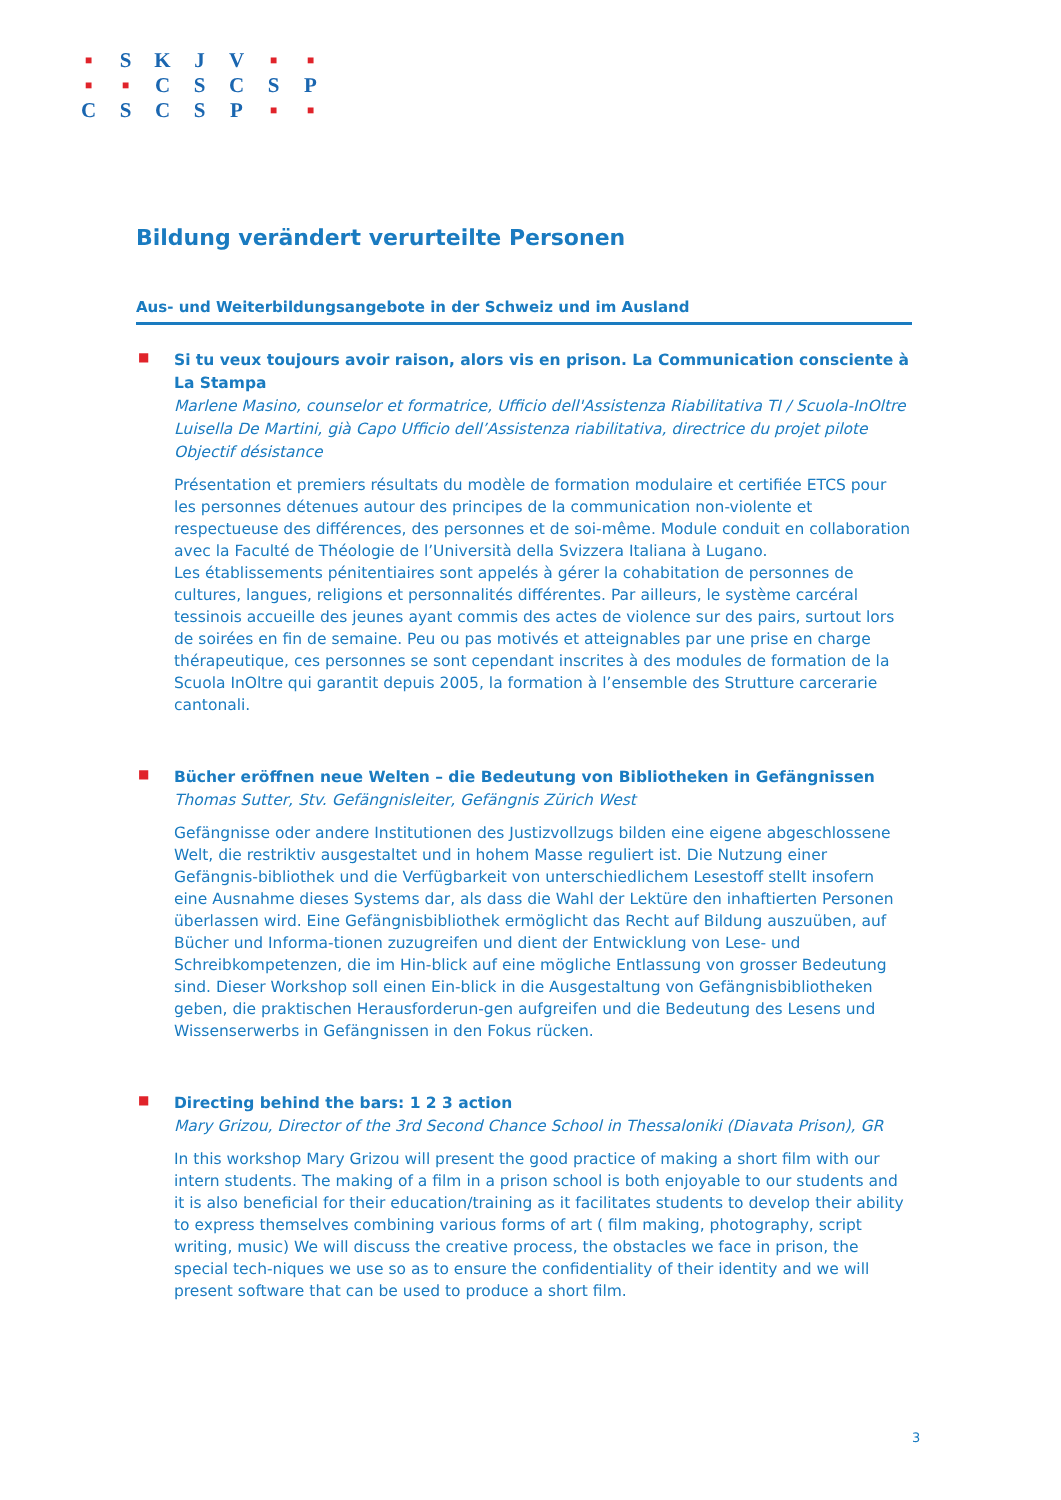| ■ | S | K | J | V | ■ | ■ |
| ■ | ■ | C | S | C | S | P |
| C | S | C | S | P | ■ | ■ |
Bildung verändert verurteilte Personen
Aus- und Weiterbildungsangebote in der Schweiz und im Ausland
■
Si tu veux toujours avoir raison, alors vis en prison. La Communication consciente à La Stampa
Marlene Masino, counselor et formatrice, Ufficio dell'Assistenza Riabilitativa TI / Scuola-InOltre
Luisella De Martini, già Capo Ufficio dell’Assistenza riabilitativa, directrice du projet pilote Objectif désistance
Présentation et premiers résultats du modèle de formation modulaire et certifiée ETCS pour les personnes détenues autour des principes de la communication non-violente et respectueuse des différences, des personnes et de soi-même. Module conduit en collaboration avec la Faculté de Théologie de l’Università della Svizzera Italiana à Lugano.
Les établissements pénitentiaires sont appelés à gérer la cohabitation de personnes de cultures, langues, religions et personnalités différentes. Par ailleurs, le système carcéral tessinois accueille des jeunes ayant commis des actes de violence sur des pairs, surtout lors de soirées en fin de semaine. Peu ou pas motivés et atteignables par une prise en charge thérapeutique, ces personnes se sont cependant inscrites à des modules de formation de la Scuola InOltre qui garantit depuis 2005, la formation à l’ensemble des Strutture carcerarie cantonali.
■
Bücher eröffnen neue Welten – die Bedeutung von Bibliotheken in Gefängnissen
Thomas Sutter, Stv. Gefängnisleiter, Gefängnis Zürich West
Gefängnisse oder andere Institutionen des Justizvollzugs bilden eine eigene abgeschlossene Welt, die restriktiv ausgestaltet und in hohem Masse reguliert ist. Die Nutzung einer Gefängnis-bibliothek und die Verfügbarkeit von unterschiedlichem Lesestoff stellt insofern eine Ausnahme dieses Systems dar, als dass die Wahl der Lektüre den inhaftierten Personen überlassen wird. Eine Gefängnisbibliothek ermöglicht das Recht auf Bildung auszuüben, auf Bücher und Informa-tionen zuzugreifen und dient der Entwicklung von Lese- und Schreibkompetenzen, die im Hin-blick auf eine mögliche Entlassung von grosser Bedeutung sind. Dieser Workshop soll einen Ein-blick in die Ausgestaltung von Gefängnisbibliotheken geben, die praktischen Herausforderun-gen aufgreifen und die Bedeutung des Lesens und Wissenserwerbs in Gefängnissen in den Fokus rücken.
■
Directing behind the bars: 1 2 3 action
Mary Grizou, Director of the 3rd Second Chance School in Thessaloniki (Diavata Prison), GR
In this workshop Mary Grizou will present the good practice of making a short film with our intern students. The making of a film in a prison school is both enjoyable to our students and it is also beneficial for their education/training as it facilitates students to develop their ability to express themselves combining various forms of art ( film making, photography, script writing, music) We will discuss the creative process, the obstacles we face in prison, the special tech-niques we use so as to ensure the confidentiality of their identity and we will present software that can be used to produce a short film.
3